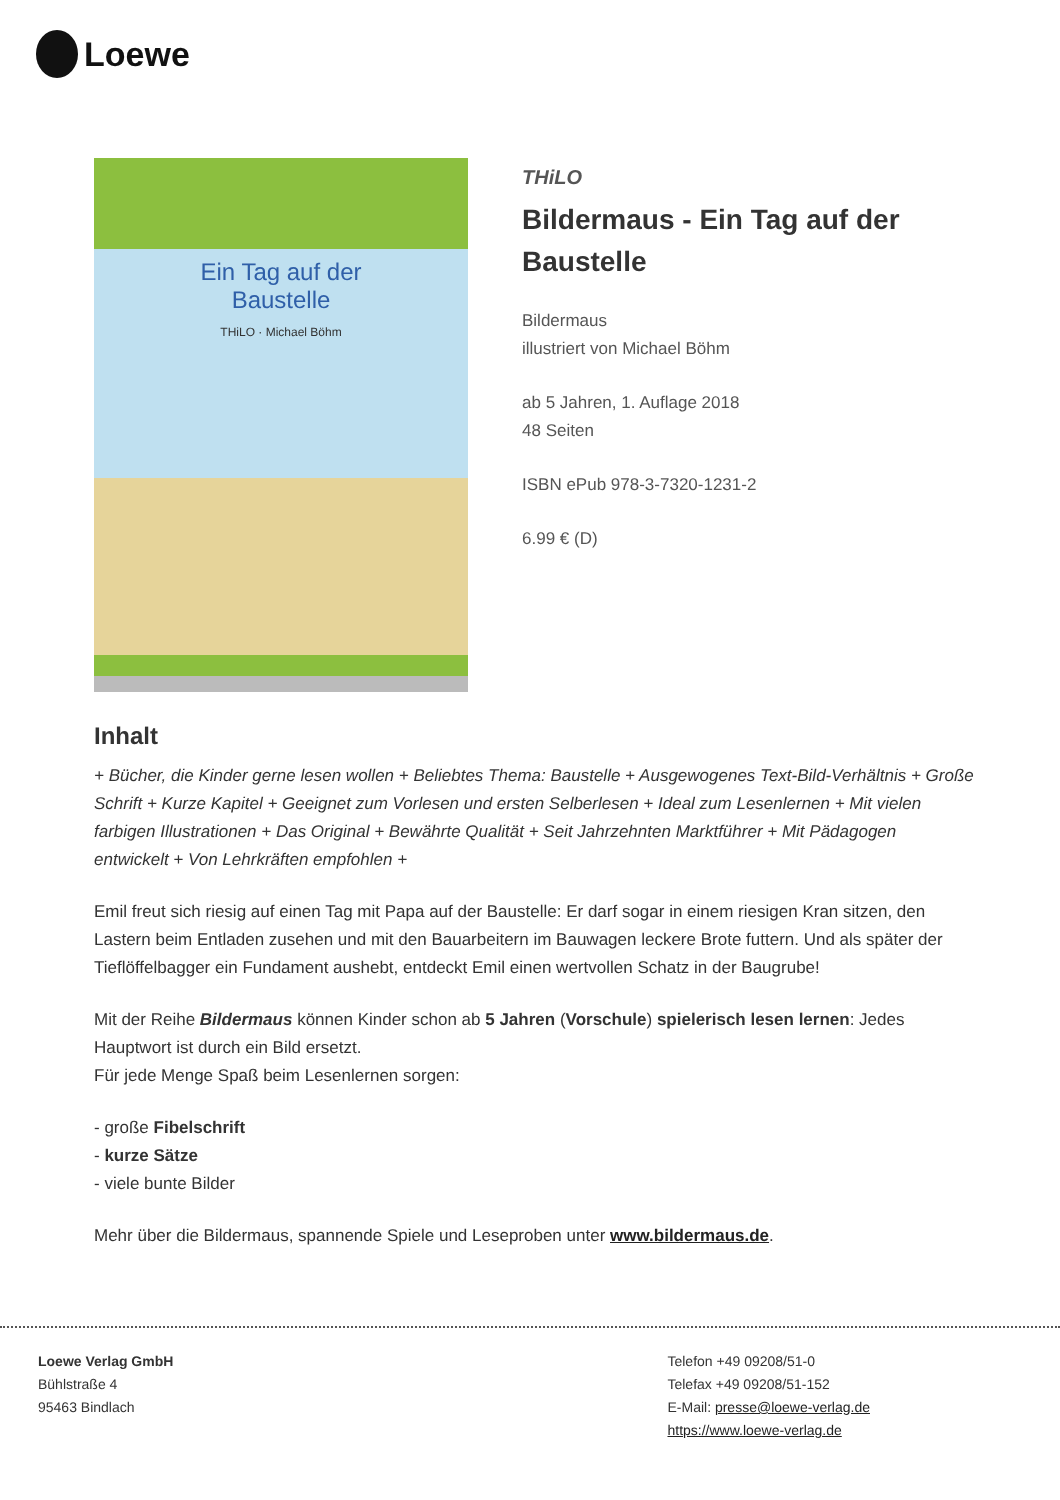Loewe
Ein Tag auf der
Baustelle
THiLO · Michael Böhm
THiLO
Bildermaus - Ein Tag auf der Baustelle
Bildermaus
illustriert von Michael Böhm
ab 5 Jahren, 1. Auflage 2018
48 Seiten
ISBN ePub 978-3-7320-1231-2
6.99 € (D)
Inhalt
+ Bücher, die Kinder gerne lesen wollen + Beliebtes Thema: Baustelle + Ausgewogenes Text-Bild-Verhältnis + Große Schrift + Kurze Kapitel + Geeignet zum Vorlesen und ersten Selberlesen + Ideal zum Lesenlernen + Mit vielen farbigen Illustrationen + Das Original + Bewährte Qualität + Seit Jahrzehnten Marktführer + Mit Pädagogen entwickelt + Von Lehrkräften empfohlen +
Emil freut sich riesig auf einen Tag mit Papa auf der Baustelle: Er darf sogar in einem riesigen Kran sitzen, den Lastern beim Entladen zusehen und mit den Bauarbeitern im Bauwagen leckere Brote futtern. Und als später der Tieflöffelbagger ein Fundament aushebt, entdeckt Emil einen wertvollen Schatz in der Baugrube!
Mit der Reihe Bildermaus können Kinder schon ab 5 Jahren (Vorschule) spielerisch lesen lernen: Jedes Hauptwort ist durch ein Bild ersetzt.
Für jede Menge Spaß beim Lesenlernen sorgen:
- große Fibelschrift
- kurze Sätze
- viele bunte Bilder
Mehr über die Bildermaus, spannende Spiele und Leseproben unter www.bildermaus.de.
Loewe Verlag GmbH
Bühlstraße 4
95463 Bindlach
Telefon +49 09208/51-0
Telefax +49 09208/51-152
E-Mail: presse@loewe-verlag.de
https://www.loewe-verlag.de